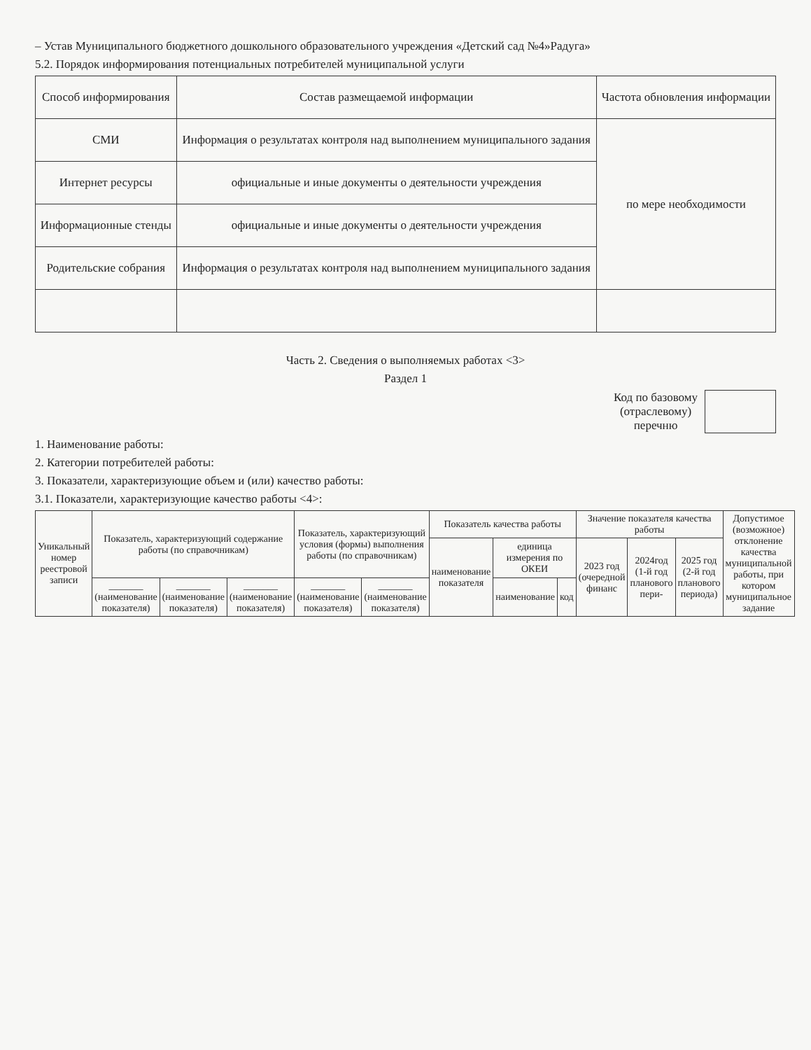– Устав Муниципального бюджетного дошкольного образовательного учреждения «Детский сад №4»Радуга»
5.2. Порядок информирования потенциальных потребителей муниципальной услуги
| Способ информирования | Состав размещаемой информации | Частота обновления информации |
| --- | --- | --- |
| СМИ | Информация о результатах контроля над выполнением муниципального задания | по мере необходимости |
| Интернет ресурсы | официальные и иные документы о деятельности учреждения | |
| Информационные стенды | официальные и иные документы о деятельности учреждения | |
| Родительские собрания | Информация о результатах контроля над выполнением муниципального задания | |
Часть 2. Сведения о выполняемых работах <3>
Раздел 1
Код по базовому
(отраслевому)
перечню
1. Наименование работы:
2. Категории потребителей работы:
3. Показатели, характеризующие объем и (или) качество работы:
3.1. Показатели, характеризующие качество работы <4>:
| Уникальный номер реестровой записи | Показатель, характеризующий содержание работы (по справочникам) | | | Показатель, характеризующий условия (формы) выполнения работы (по справочникам) | | Показатель качества работы | | | Значение показателя качества работы | | | Допустимое (возможное) отклонение качества муниципальной работы, при котором муниципальное задание |
| --- | --- | --- | --- | --- | --- | --- | --- | --- | --- | --- | --- | --- |
| | | | | | | наименование показателя | единица измерения по ОКЕИ | | 2023 год (очередной финанс | 2024год (1-й год планового пери- | 2025 год (2-й год планового периода) | |
| | _______ (наименование показателя) | _______ (наименование показателя) | _______ (наименование показателя) | _______ (наименование показателя) | _______ (наименование показателя) | | наименование | код | | | | |